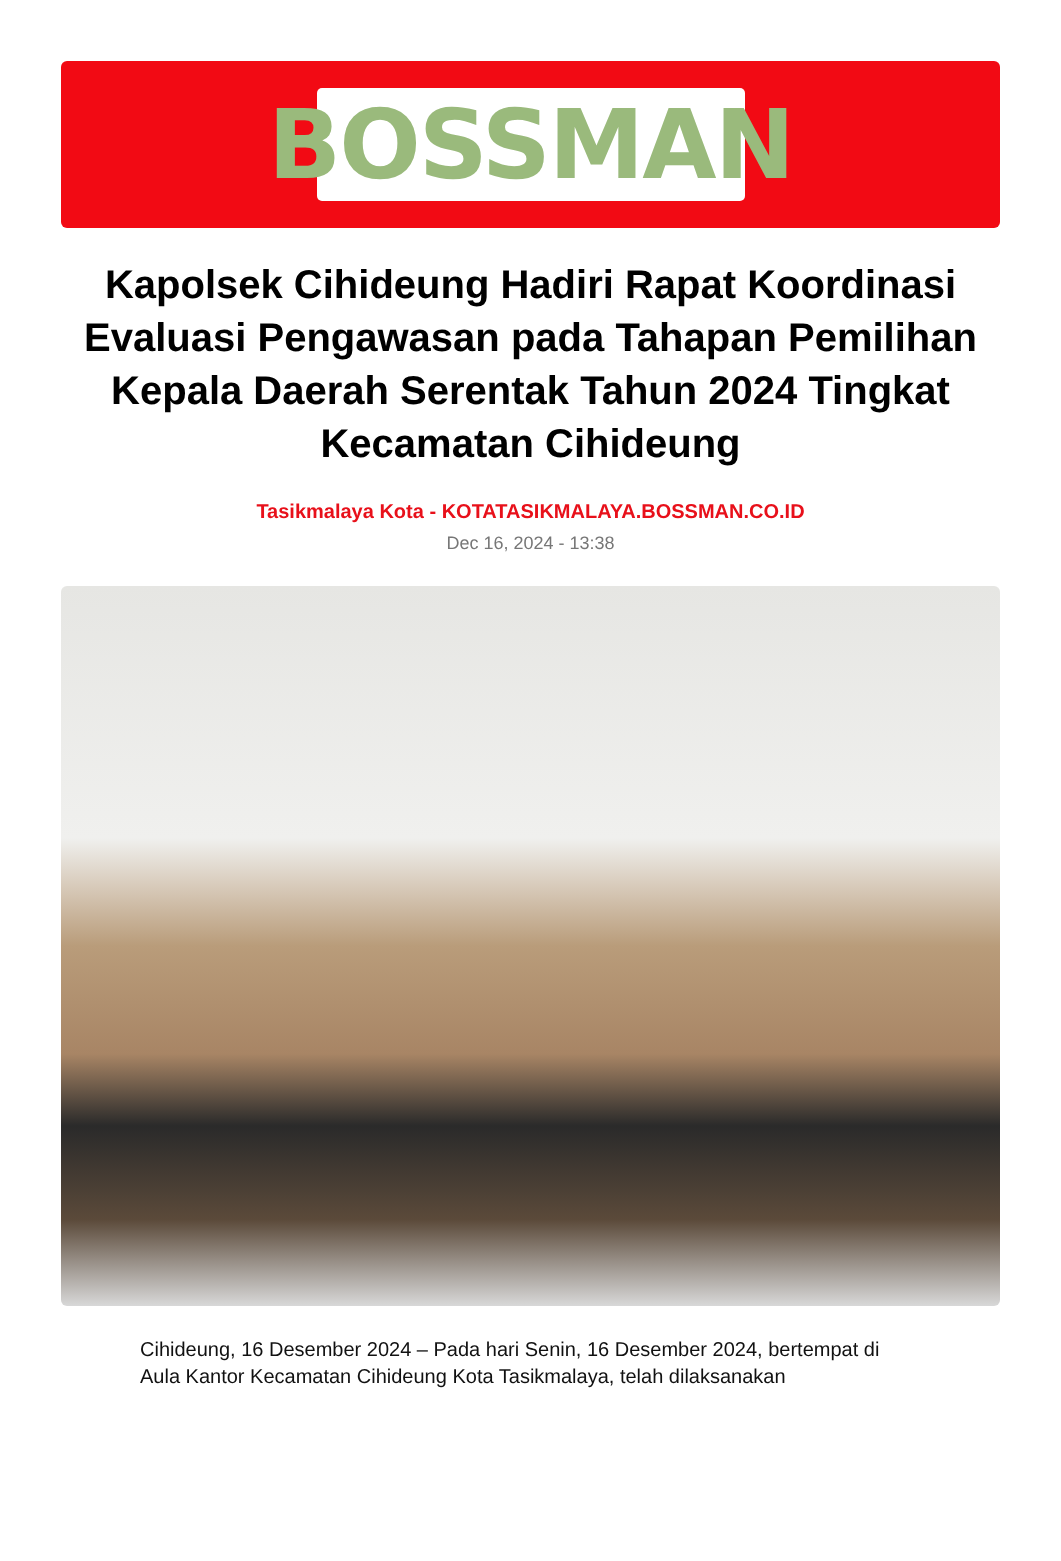BOSSMAN
Kapolsek Cihideung Hadiri Rapat Koordinasi Evaluasi Pengawasan pada Tahapan Pemilihan Kepala Daerah Serentak Tahun 2024 Tingkat Kecamatan Cihideung
Tasikmalaya Kota - KOTATASIKMALAYA.BOSSMAN.CO.ID
Dec 16, 2024 - 13:38
Cihideung, 16 Desember 2024 – Pada hari Senin, 16 Desember 2024, bertempat di Aula Kantor Kecamatan Cihideung Kota Tasikmalaya, telah dilaksanakan